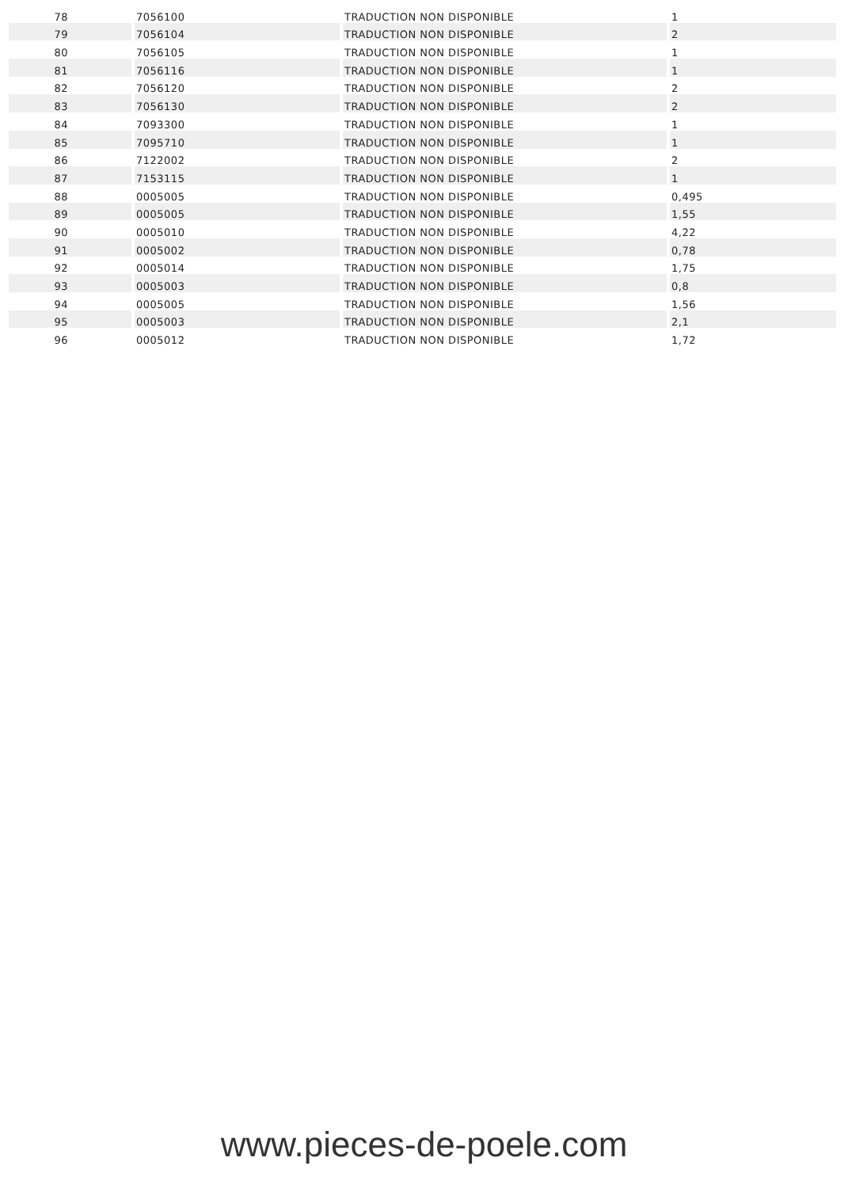| 78 | 7056100 | TRADUCTION NON DISPONIBLE | 1 |
| 79 | 7056104 | TRADUCTION NON DISPONIBLE | 2 |
| 80 | 7056105 | TRADUCTION NON DISPONIBLE | 1 |
| 81 | 7056116 | TRADUCTION NON DISPONIBLE | 1 |
| 82 | 7056120 | TRADUCTION NON DISPONIBLE | 2 |
| 83 | 7056130 | TRADUCTION NON DISPONIBLE | 2 |
| 84 | 7093300 | TRADUCTION NON DISPONIBLE | 1 |
| 85 | 7095710 | TRADUCTION NON DISPONIBLE | 1 |
| 86 | 7122002 | TRADUCTION NON DISPONIBLE | 2 |
| 87 | 7153115 | TRADUCTION NON DISPONIBLE | 1 |
| 88 | 0005005 | TRADUCTION NON DISPONIBLE | 0,495 |
| 89 | 0005005 | TRADUCTION NON DISPONIBLE | 1,55 |
| 90 | 0005010 | TRADUCTION NON DISPONIBLE | 4,22 |
| 91 | 0005002 | TRADUCTION NON DISPONIBLE | 0,78 |
| 92 | 0005014 | TRADUCTION NON DISPONIBLE | 1,75 |
| 93 | 0005003 | TRADUCTION NON DISPONIBLE | 0,8 |
| 94 | 0005005 | TRADUCTION NON DISPONIBLE | 1,56 |
| 95 | 0005003 | TRADUCTION NON DISPONIBLE | 2,1 |
| 96 | 0005012 | TRADUCTION NON DISPONIBLE | 1,72 |
www.pieces-de-poele.com